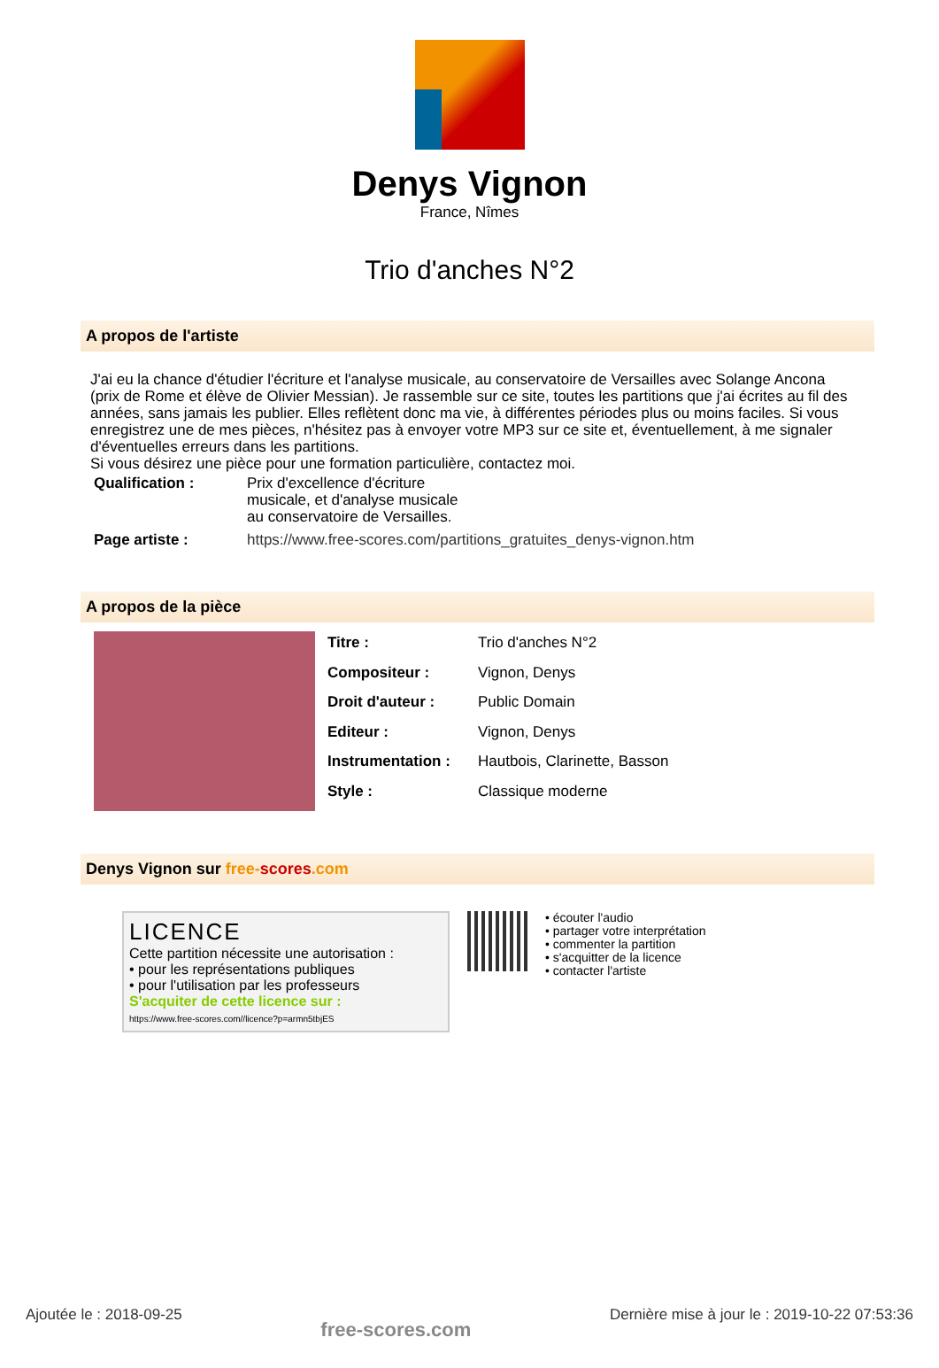Denys Vignon
France, Nîmes
Trio d'anches N°2
A propos de l'artiste
J'ai eu la chance d'étudier l'écriture et l'analyse musicale, au conservatoire de Versailles avec Solange Ancona (prix de Rome et élève de Olivier Messian). Je rassemble sur ce site, toutes les partitions que j'ai écrites au fil des années, sans jamais les publier. Elles reflètent donc ma vie, à différentes périodes plus ou moins faciles. Si vous enregistrez une de mes pièces, n'hésitez pas à envoyer votre MP3 sur ce site et, éventuellement, à me signaler d'éventuelles erreurs dans les partitions.
Si vous désirez une pièce pour une formation particulière, contactez moi.
| Qualification : | Prix d'excellence d'écriture musicale, et d'analyse musicale au conservatoire de Versailles. |
| Page artiste : | https://www.free-scores.com/partitions_gratuites_denys-vignon.htm |
A propos de la pièce
| Titre : | Trio d'anches N°2 |
| Compositeur : | Vignon, Denys |
| Droit d'auteur : | Public Domain |
| Editeur : | Vignon, Denys |
| Instrumentation : | Hautbois, Clarinette, Basson |
| Style : | Classique moderne |
Denys Vignon sur free-scores.com
LICENCE
Cette partition nécessite une autorisation :
• pour les représentations publiques
• pour l'utilisation par les professeurs
S'acquiter de cette licence sur :
https://www.free-scores.com//licence?p=armn5tbjES
• écouter l'audio
• partager votre interprétation
• commenter la partition
• s'acquitter de la licence
• contacter l'artiste
Ajoutée le : 2018-09-25 free-scores.com Dernière mise à jour le : 2019-10-22 07:53:36